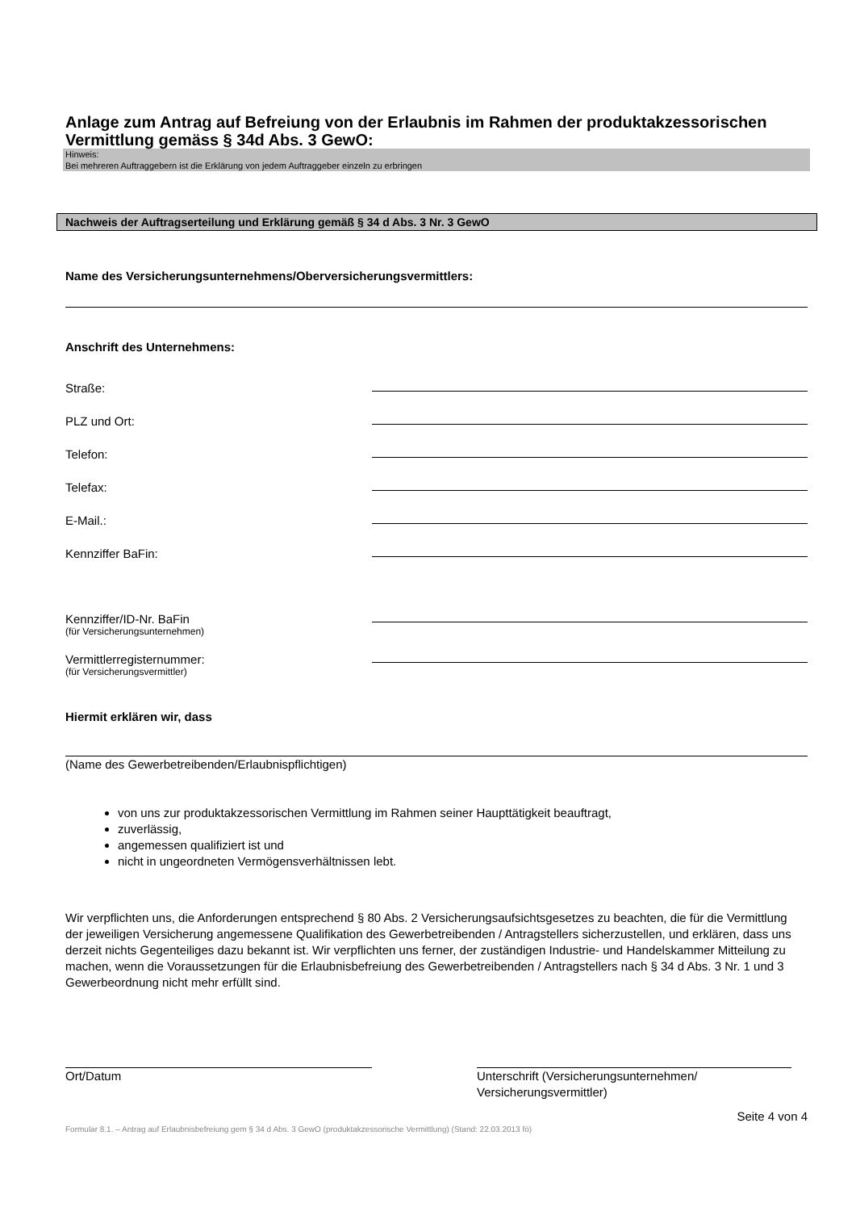Anlage zum Antrag auf Befreiung von der Erlaubnis im Rahmen der produktakzessorischen Vermittlung gemäss § 34d Abs. 3 GewO:
Hinweis:
Bei mehreren Auftraggebern ist die Erklärung von jedem Auftraggeber einzeln zu erbringen
Nachweis der Auftragserteilung und Erklärung gemäß § 34 d Abs. 3 Nr. 3 GewO
Name des Versicherungsunternehmens/Oberversicherungsvermittlers:
Anschrift des Unternehmens:
Straße:
PLZ und Ort:
Telefon:
Telefax:
E-Mail.:
Kennziffer BaFin:
Kennziffer/ID-Nr. BaFin
(für Versicherungsunternehmen)
Vermittlerregisternummer:
(für Versicherungsvermittler)
Hiermit erklären wir, dass
(Name des Gewerbetreibenden/Erlaubnispflichtigen)
von uns zur produktakzessorischen Vermittlung im Rahmen seiner Haupttätigkeit beauftragt,
zuverlässig,
angemessen qualifiziert ist und
nicht in ungeordneten Vermögensverhältnissen lebt.
Wir verpflichten uns, die Anforderungen entsprechend § 80 Abs. 2 Versicherungsaufsichtsgesetzes zu beachten, die für die Vermittlung der jeweiligen Versicherung angemessene Qualifikation des Gewerbetreibenden / Antragstellers sicherzustellen, und erklären, dass uns derzeit nichts Gegenteiliges dazu bekannt ist. Wir verpflichten uns ferner, der zuständigen Industrie- und Handelskammer Mitteilung zu machen, wenn die Voraussetzungen für die Erlaubnisbefreiung des Gewerbetreibenden / Antragstellers nach § 34 d Abs. 3 Nr. 1 und 3 Gewerbeordnung nicht mehr erfüllt sind.
Ort/Datum Unterschrift (Versicherungsunternehmen/
Versicherungsvermittler)
Seite 4 von 4
Formular 8.1. – Antrag auf Erlaubnisbefreiung gem § 34 d Abs. 3 GewO (produktakzessorische Vermittlung) (Stand: 22.03.2013 fö)